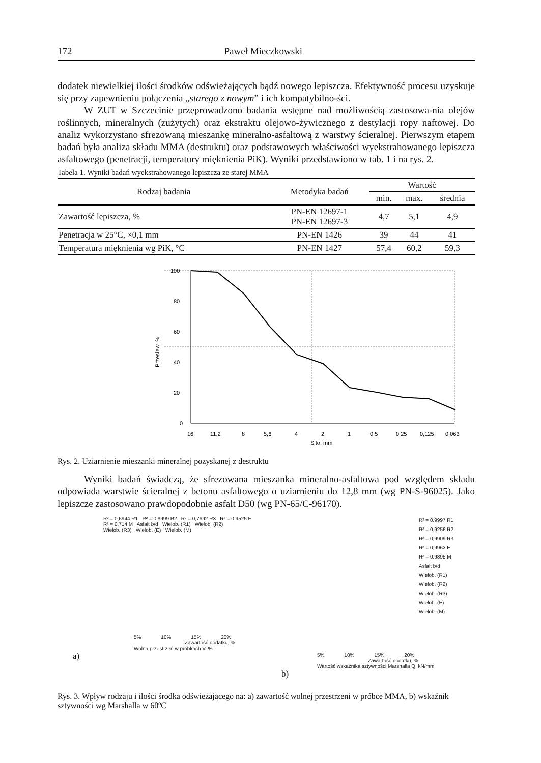172 Paweł Mieczkowski
dodatek niewielkiej ilości środków odświeżających bądź nowego lepiszcza. Efektywność procesu uzyskuje się przy zapewnieniu połączenia „starego z nowym” i ich kompatybilno-ści.
W ZUT w Szczecinie przeprowadzono badania wstępne nad możliwością zastosowa-nia olejów roślinnych, mineralnych (zużytych) oraz ekstraktu olejowo-żywicznego z destylacji ropy naftowej. Do analiz wykorzystano sfrezowaną mieszankę mineralno-asfaltową z warstwy ścieralnej. Pierwszym etapem badań była analiza składu MMA (destruktu) oraz podstawowych właściwości wyekstrahowanego lepiszcza asfaltowego (penetracji, temperatury mięknienia PiK). Wyniki przedstawiono w tab. 1 i na rys. 2.
Tabela 1. Wyniki badań wyekstrahowanego lepiszcza ze starej MMA
| Rodzaj badania | Metodyka badań | Wartość | | |
| --- | --- | --- | --- | --- |
| | | min. | max. | średnia |
| Zawartość lepiszcza, % | PN-EN 12697-1 PN-EN 12697-3 | 4,7 | 5,1 | 4,9 |
| Penetracja w 25°C, ×0,1 mm | PN-EN 1426 | 39 | 44 | 41 |
| Temperatura mięknienia wg PiK, °C | PN-EN 1427 | 57,4 | 60,2 | 59,3 |
100
80
60
40
20
0
16
11,2
8
5,6
4
2
1
0,5
0,25
0,125
0,063
Sito, mm
Przesiew, %
Rys. 2. Uziarnienie mieszanki mineralnej pozyskanej z destruktu
Wyniki badań świadczą, że sfrezowana mieszanka mineralno-asfaltowa pod względem składu odpowiada warstwie ścieralnej z betonu asfaltowego o uziarnieniu do 12,8 mm (wg PN-S-96025). Jako lepiszcze zastosowano prawdopodobnie asfalt D50 (wg PN-65/C-96170).
R² = 0,6944 R1 R² = 0,9999 R2 R² = 0,7992 R3 R² = 0,9525 E
R² = 0,714 M Asfalt b/d Wielob. (R1) Wielob. (R2)
Wielob. (R3) Wielob. (E) Wielob. (M)
5% 10% 15% 20%
Zawartość dodatku, %
Wolna przestrzeń w próbkach V, %
a)
R² = 0,9997 R1
R² = 0,9256 R2
R² = 0,9909 R3
R² = 0,9962 E
R² = 0,9895 M
Asfalt b/d
Wielob. (R1)
Wielob. (R2)
Wielob. (R3)
Wielob. (E)
Wielob. (M)
5% 10% 15% 20%
Zawartość dodatku, %
Wartość wskaźnika sztywności Marshalla Q, kN/mm
b)
Rys. 3. Wpływ rodzaju i ilości środka odświeżającego na: a) zawartość wolnej przestrzeni w próbce MMA, b) wskaźnik sztywności wg Marshalla w 60ºC